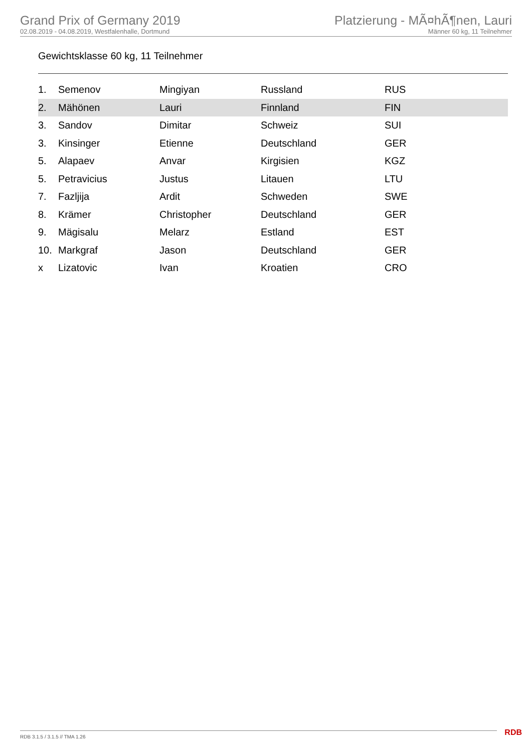Grand Prix of Germany 2019
02.08.2019 - 04.08.2019, Westfalenhalle, Dortmund
Platzierung - MÃ¤hÃ¶nen, Lauri
Männer 60 kg, 11 Teilnehmer
Gewichtsklasse 60 kg, 11 Teilnehmer
| 1. | Semenov | Mingiyan | Russland | RUS |
| 2. | Mähönen | Lauri | Finnland | FIN |
| 3. | Sandov | Dimitar | Schweiz | SUI |
| 3. | Kinsinger | Etienne | Deutschland | GER |
| 5. | Alapaev | Anvar | Kirgisien | KGZ |
| 5. | Petravicius | Justus | Litauen | LTU |
| 7. | Fazljija | Ardit | Schweden | SWE |
| 8. | Krämer | Christopher | Deutschland | GER |
| 9. | Mägisalu | Melarz | Estland | EST |
| 10. | Markgraf | Jason | Deutschland | GER |
| x | Lizatovic | Ivan | Kroatien | CRO |
RDB 3.1.5 / 3.1.5 // TMA 1.26 RDB